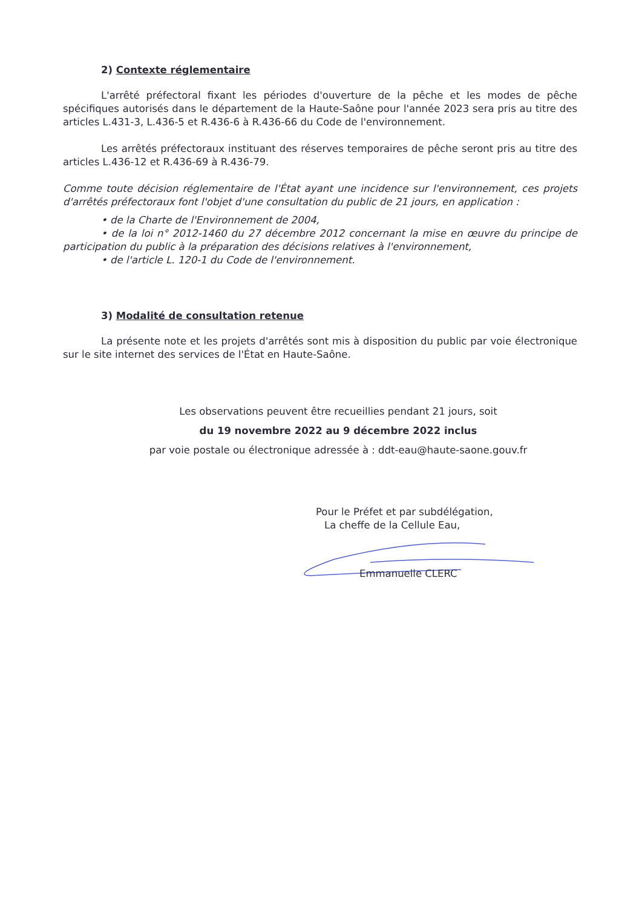2) Contexte réglementaire
L'arrêté préfectoral fixant les périodes d'ouverture de la pêche et les modes de pêche spécifiques autorisés dans le département de la Haute-Saône pour l'année 2023 sera pris au titre des articles L.431-3, L.436-5 et R.436-6 à R.436-66 du Code de l'environnement.
Les arrêtés préfectoraux instituant des réserves temporaires de pêche seront pris au titre des articles L.436-12 et R.436-69 à R.436-79.
Comme toute décision réglementaire de l'État ayant une incidence sur l'environnement, ces projets d'arrêtés préfectoraux font l'objet d'une consultation du public de 21 jours, en application :
• de la Charte de l'Environnement de 2004,
• de la loi n° 2012-1460 du 27 décembre 2012 concernant la mise en œuvre du principe de participation du public à la préparation des décisions relatives à l'environnement,
• de l'article L. 120-1 du Code de l'environnement.
3) Modalité de consultation retenue
La présente note et les projets d'arrêtés sont mis à disposition du public par voie électronique sur le site internet des services de l'État en Haute-Saône.
Les observations peuvent être recueillies pendant 21 jours, soit
du 19 novembre 2022 au 9 décembre 2022 inclus
par voie postale ou électronique adressée à : ddt-eau@haute-saone.gouv.fr
Pour le Préfet et par subdélégation,
La cheffe de la Cellule Eau,
Emmanuelle CLERC